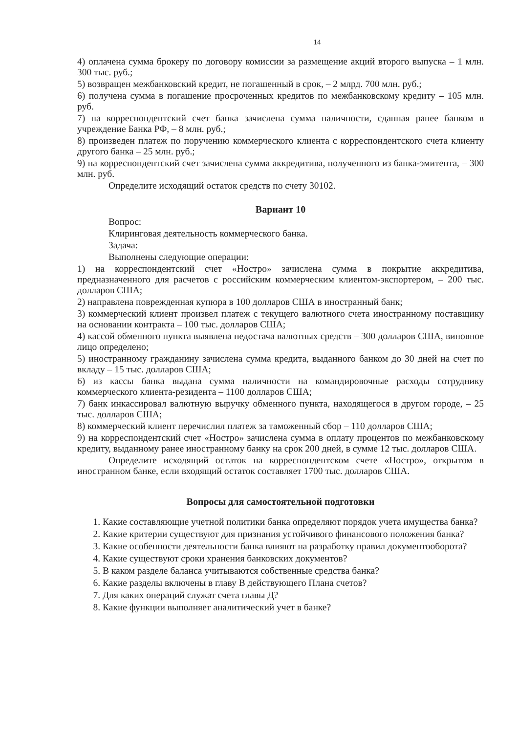14
4) оплачена сумма брокеру по договору комиссии за размещение акций второго выпуска – 1 млн. 300 тыс. руб.;
5) возвращен межбанковский кредит, не погашенный в срок, – 2 млрд. 700 млн. руб.;
6) получена сумма в погашение просроченных кредитов по межбанковскому кредиту – 105 млн. руб.
7) на корреспондентский счет банка зачислена сумма наличности, сданная ранее банком в учреждение Банка РФ, – 8 млн. руб.;
8) произведен платеж по поручению коммерческого клиента с корреспондентского счета клиенту другого банка – 25 млн. руб.;
9) на корреспондентский счет зачислена сумма аккредитива, полученного из банка-эмитента, – 300 млн. руб.
Определите исходящий остаток средств по счету 30102.
Вариант 10
Вопрос:
Клиринговая деятельность коммерческого банка.
Задача:
Выполнены следующие операции:
1) на корреспондентский счет «Ностро» зачислена сумма в покрытие аккредитива, предназначенного для расчетов с российским коммерческим клиентом-экспортером, – 200 тыс. долларов США;
2) направлена поврежденная купюра в 100 долларов США в иностранный банк;
3) коммерческий клиент произвел платеж с текущего валютного счета иностранному поставщику на основании контракта – 100 тыс. долларов США;
4) кассой обменного пункта выявлена недостача валютных средств – 300 долларов США, виновное лицо определено;
5) иностранному гражданину зачислена сумма кредита, выданного банком до 30 дней на счет по вкладу – 15 тыс. долларов США;
6) из кассы банка выдана сумма наличности на командировочные расходы сотруднику коммерческого клиента-резидента – 1100 долларов США;
7) банк инкассировал валютную выручку обменного пункта, находящегося в другом городе, – 25 тыс. долларов США;
8) коммерческий клиент перечислил платеж за таможенный сбор – 110 долларов США;
9) на корреспондентский счет «Ностро» зачислена сумма в оплату процентов по межбанковскому кредиту, выданному ранее иностранному банку на срок 200 дней, в сумме 12 тыс. долларов США.
Определите исходящий остаток на корреспондентском счете «Ностро», открытом в иностранном банке, если входящий остаток составляет 1700 тыс. долларов США.
Вопросы для самостоятельной подготовки
1. Какие составляющие учетной политики банка определяют порядок учета имущества банка?
2. Какие критерии существуют для признания устойчивого финансового положения банка?
3. Какие особенности деятельности банка влияют на разработку правил документооборота?
4. Какие существуют сроки хранения банковских документов?
5. В каком разделе баланса учитываются собственные средства банка?
6. Какие разделы включены в главу В действующего Плана счетов?
7. Для каких операций служат счета главы Д?
8. Какие функции выполняет аналитический учет в банке?